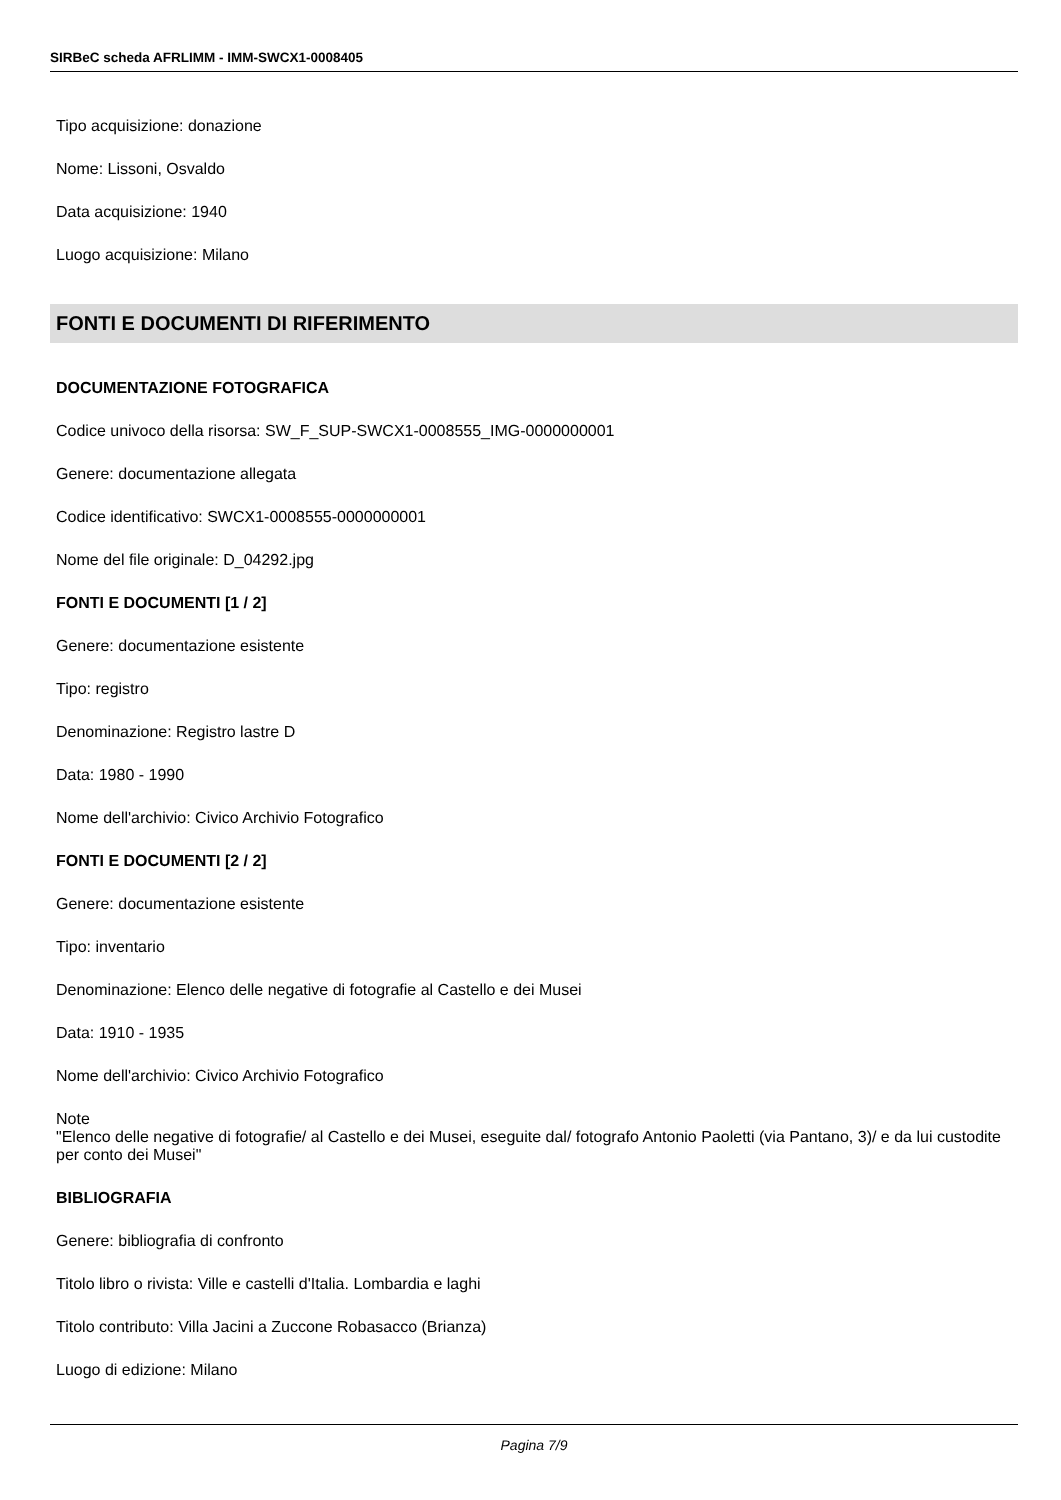SIRBeC scheda AFRLIMM - IMM-SWCX1-0008405
Tipo acquisizione: donazione
Nome: Lissoni, Osvaldo
Data acquisizione: 1940
Luogo acquisizione: Milano
FONTI E DOCUMENTI DI RIFERIMENTO
DOCUMENTAZIONE FOTOGRAFICA
Codice univoco della risorsa: SW_F_SUP-SWCX1-0008555_IMG-0000000001
Genere: documentazione allegata
Codice identificativo: SWCX1-0008555-0000000001
Nome del file originale: D_04292.jpg
FONTI E DOCUMENTI [1 / 2]
Genere: documentazione esistente
Tipo: registro
Denominazione: Registro lastre D
Data: 1980 - 1990
Nome dell'archivio: Civico Archivio Fotografico
FONTI E DOCUMENTI [2 / 2]
Genere: documentazione esistente
Tipo: inventario
Denominazione: Elenco delle negative di fotografie al Castello e dei Musei
Data: 1910 - 1935
Nome dell'archivio: Civico Archivio Fotografico
Note
"Elenco delle negative di fotografie/ al Castello e dei Musei, eseguite dal/ fotografo Antonio Paoletti (via Pantano, 3)/ e da lui custodite per conto dei Musei"
BIBLIOGRAFIA
Genere: bibliografia di confronto
Titolo libro o rivista: Ville e castelli d'Italia. Lombardia e laghi
Titolo contributo: Villa Jacini a Zuccone Robasacco (Brianza)
Luogo di edizione: Milano
Pagina 7/9